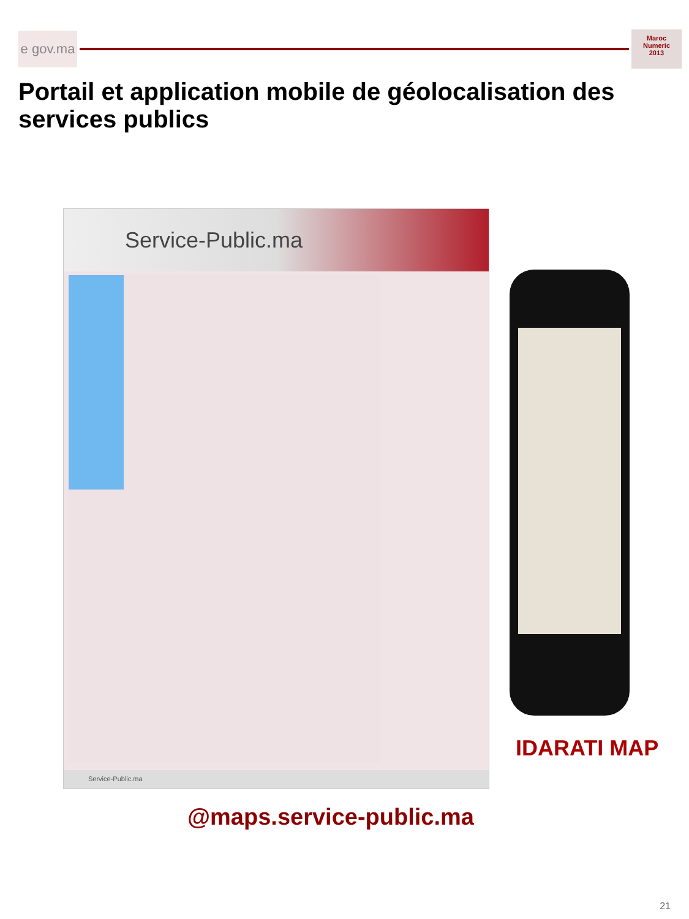e gov.ma
Maroc
Numeric
2013
Portail et application mobile de géolocalisation des services publics
Service-Public.ma
Service-Public.ma
IDARATI MAP
@maps.service-public.ma
21